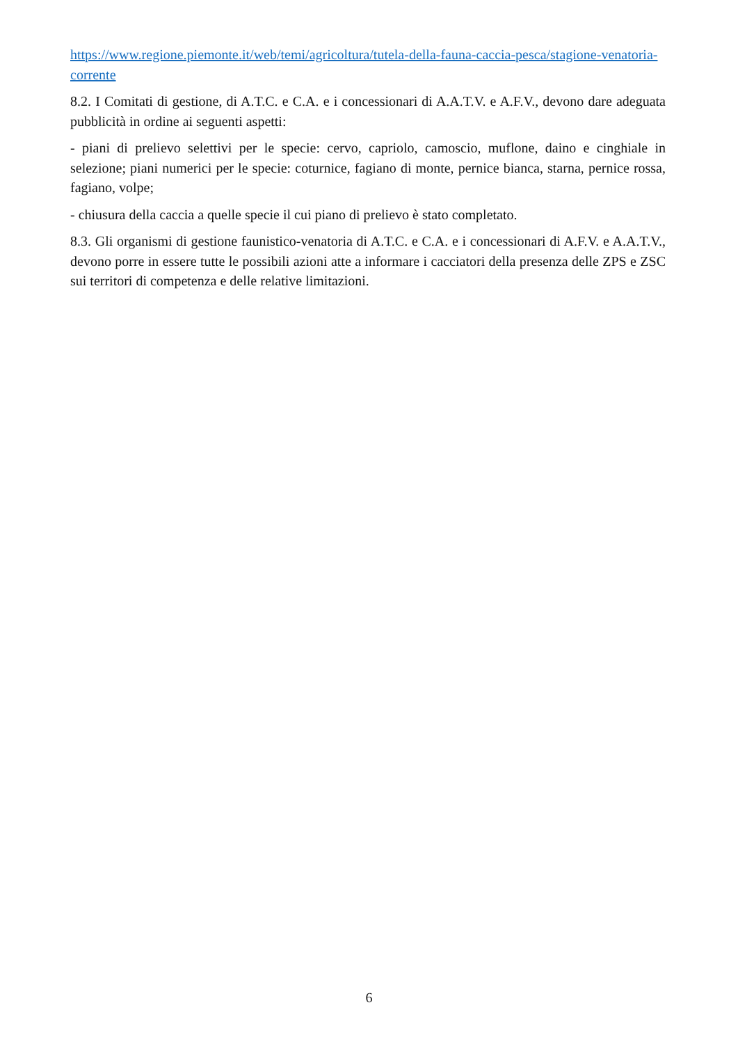https://www.regione.piemonte.it/web/temi/agricoltura/tutela-della-fauna-caccia-pesca/stagione-venatoria-corrente
8.2. I Comitati di gestione, di A.T.C. e C.A. e i concessionari di A.A.T.V. e A.F.V., devono dare adeguata pubblicità in ordine ai seguenti aspetti:
- piani di prelievo selettivi per le specie: cervo, capriolo, camoscio, muflone, daino e cinghiale in selezione; piani numerici per le specie: coturnice, fagiano di monte, pernice bianca, starna, pernice rossa, fagiano, volpe;
- chiusura della caccia a quelle specie il cui piano di prelievo è stato completato.
8.3. Gli organismi di gestione faunistico-venatoria di A.T.C. e C.A. e i concessionari di A.F.V. e A.A.T.V., devono porre in essere tutte le possibili azioni atte a informare i cacciatori della presenza delle ZPS e ZSC sui territori di competenza e delle relative limitazioni.
6